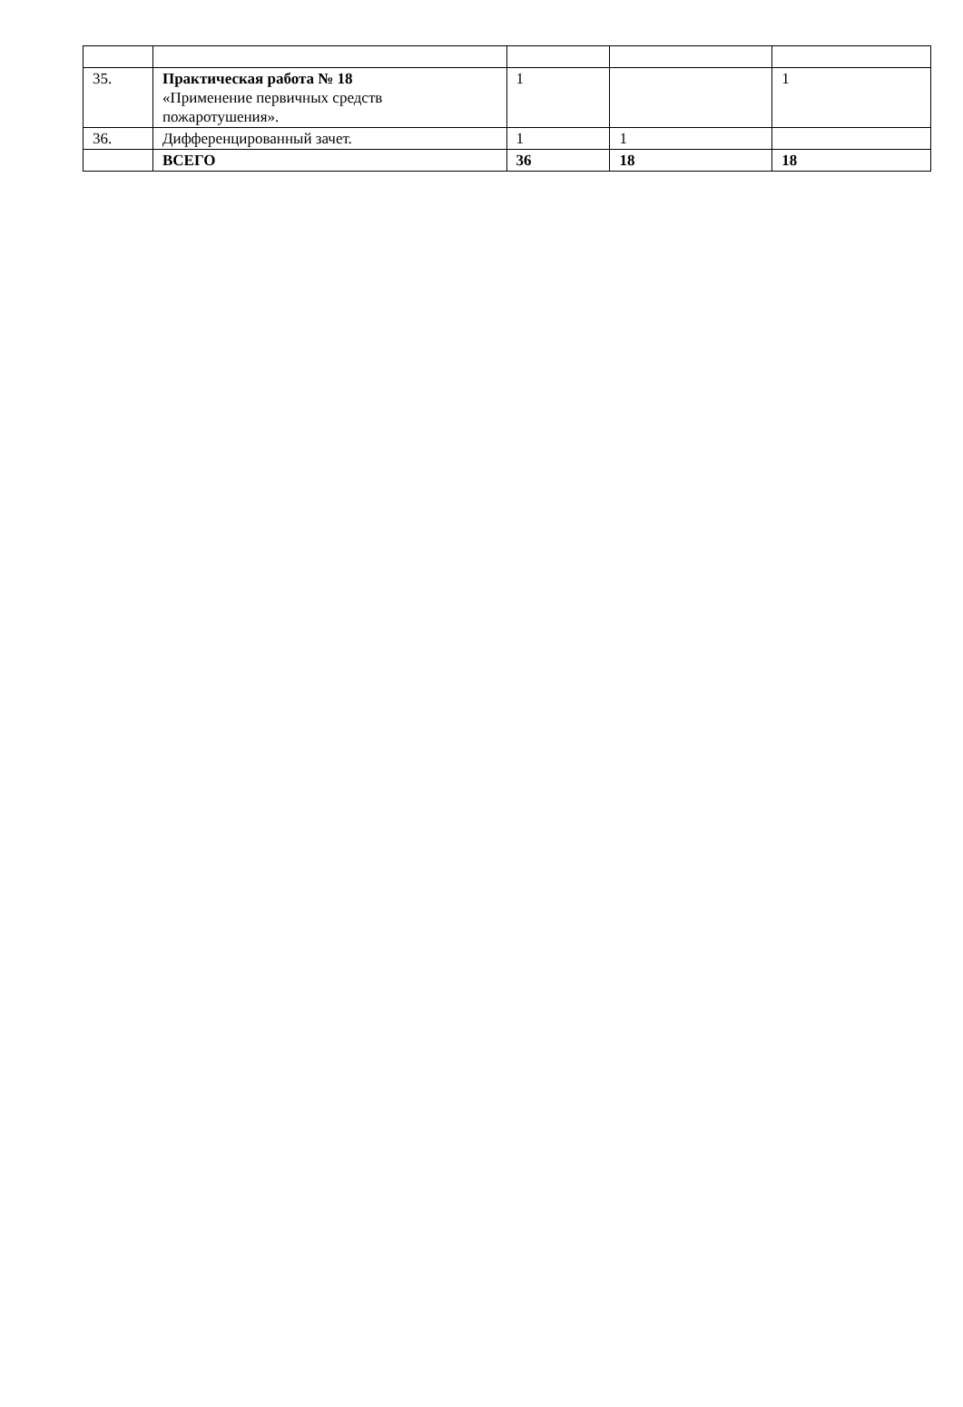| 35. | Практическая работа № 18 «Применение первичных средств пожаротушения». | 1 | | 1 |
| 36. | Дифференцированный зачет. | 1 | 1 | |
| | ВСЕГО | 36 | 18 | 18 |